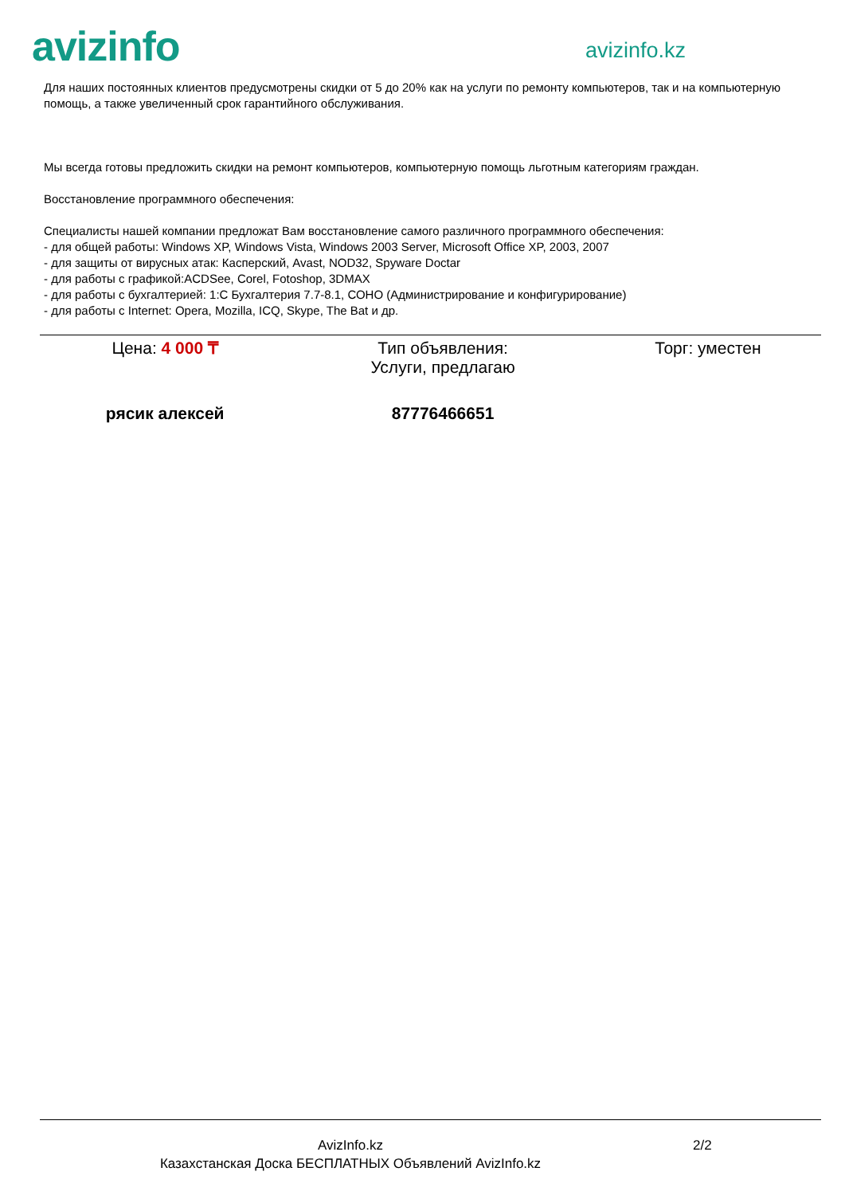avizinfo
avizinfo.kz
Для наших постоянных клиентов предусмотрены скидки от 5 до 20% как на услуги по ремонту компьютеров, так и на компьютерную помощь, а также увеличенный срок гарантийного обслуживания.
Мы всегда готовы предложить скидки на ремонт компьютеров, компьютерную помощь льготным категориям граждан.
Восстановление программного обеспечения:
Специалисты нашей компании предложат Вам восстановление самого различного программного обеспечения:
- для общей работы: Windows XP, Windows Vista, Windows 2003 Server, Microsoft Office XP, 2003, 2007
- для защиты от вирусных атак: Касперский, Avast, NOD32, Spyware Doctar
- для работы с графикой:ACDSee, Corel, Fotoshop, 3DMAX
- для работы с бухгалтерией: 1:С Бухгалтерия 7.7-8.1, СОНО (Администрирование и конфигурирование)
- для работы с Internet: Opera, Mozilla, ICQ, Skype, The Bat и др.
| Цена: 4 000 ₸ | Тип объявления: Услуги, предлагаю | Торг: уместен |
| рясик алексей | 87776466651 | |
AvizInfo.kz
Казахстанская Доска БЕСПЛАТНЫХ Объявлений AvizInfo.kz
2/2